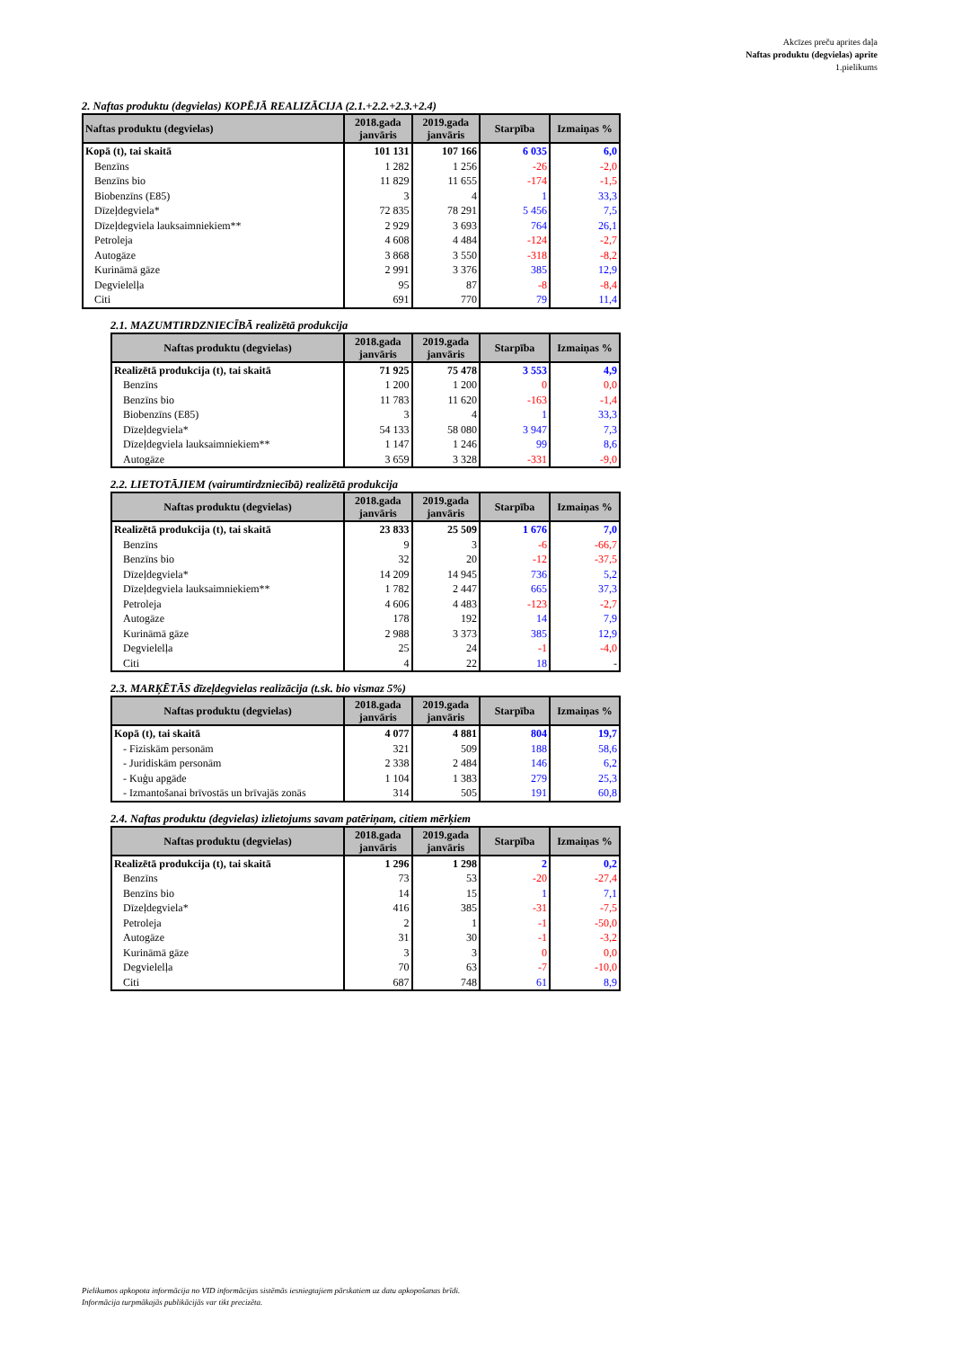Akcīzes preču aprites daļa
Naftas produktu (degvielas) aprite
1.pielikums
2. Naftas produktu (degvielas) KOPĒJĀ REALIZĀCIJA (2.1.+2.2.+2.3.+2.4)
| Naftas produktu (degvielas) | 2018.gada janvāris | 2019.gada janvāris | Starpība | Izmaiņas % |
| --- | --- | --- | --- | --- |
| Kopā (t), tai skaitā | 101 131 | 107 166 | 6 035 | 6,0 |
| Benzīns | 1 282 | 1 256 | -26 | -2,0 |
| Benzīns bio | 11 829 | 11 655 | -174 | -1,5 |
| Biobenzīns (E85) | 3 | 4 | 1 | 33,3 |
| Dīzeļdegviela* | 72 835 | 78 291 | 5 456 | 7,5 |
| Dīzeļdegviela lauksaimniekiem** | 2 929 | 3 693 | 764 | 26,1 |
| Petroleja | 4 608 | 4 484 | -124 | -2,7 |
| Autogāze | 3 868 | 3 550 | -318 | -8,2 |
| Kurināmā gāze | 2 991 | 3 376 | 385 | 12,9 |
| Degvielelļa | 95 | 87 | -8 | -8,4 |
| Citi | 691 | 770 | 79 | 11,4 |
2.1. MAZUMTIRDZNIECĪBĀ realizētā produkcija
| Naftas produktu (degvielas) | 2018.gada janvāris | 2019.gada janvāris | Starpība | Izmaiņas % |
| --- | --- | --- | --- | --- |
| Realizētā produkcija (t), tai skaitā | 71 925 | 75 478 | 3 553 | 4,9 |
| Benzīns | 1 200 | 1 200 | 0 | 0,0 |
| Benzīns bio | 11 783 | 11 620 | -163 | -1,4 |
| Biobenzīns (E85) | 3 | 4 | 1 | 33,3 |
| Dīzeļdegviela* | 54 133 | 58 080 | 3 947 | 7,3 |
| Dīzeļdegviela lauksaimniekiem** | 1 147 | 1 246 | 99 | 8,6 |
| Autogāze | 3 659 | 3 328 | -331 | -9,0 |
2.2. LIETOTĀJIEM (vairumtirdzniecībā) realizētā produkcija
| Naftas produktu (degvielas) | 2018.gada janvāris | 2019.gada janvāris | Starpība | Izmaiņas % |
| --- | --- | --- | --- | --- |
| Realizētā produkcija (t), tai skaitā | 23 833 | 25 509 | 1 676 | 7,0 |
| Benzīns | 9 | 3 | -6 | -66,7 |
| Benzīns bio | 32 | 20 | -12 | -37,5 |
| Dīzeļdegviela* | 14 209 | 14 945 | 736 | 5,2 |
| Dīzeļdegviela lauksaimniekiem** | 1 782 | 2 447 | 665 | 37,3 |
| Petroleja | 4 606 | 4 483 | -123 | -2,7 |
| Autogāze | 178 | 192 | 14 | 7,9 |
| Kurināmā gāze | 2 988 | 3 373 | 385 | 12,9 |
| Degvielelļa | 25 | 24 | -1 | -4,0 |
| Citi | 4 | 22 | 18 | - |
2.3. MARĶĒTĀS dīzeļdegvielas realizācija (t.sk. bio vismaz 5%)
| Naftas produktu (degvielas) | 2018.gada janvāris | 2019.gada janvāris | Starpība | Izmaiņas % |
| --- | --- | --- | --- | --- |
| Kopā (t), tai skaitā | 4 077 | 4 881 | 804 | 19,7 |
| - Fiziskām personām | 321 | 509 | 188 | 58,6 |
| - Juridiskām personām | 2 338 | 2 484 | 146 | 6,2 |
| - Kuģu apgāde | 1 104 | 1 383 | 279 | 25,3 |
| - Izmantošanai brīvostās un brīvajās zonās | 314 | 505 | 191 | 60,8 |
2.4. Naftas produktu (degvielas) izlietojums savam patēriņam, citiem mērķiem
| Naftas produktu (degvielas) | 2018.gada janvāris | 2019.gada janvāris | Starpība | Izmaiņas % |
| --- | --- | --- | --- | --- |
| Realizētā produkcija (t), tai skaitā | 1 296 | 1 298 | 2 | 0,2 |
| Benzīns | 73 | 53 | -20 | -27,4 |
| Benzīns bio | 14 | 15 | 1 | 7,1 |
| Dīzeļdegviela* | 416 | 385 | -31 | -7,5 |
| Petroleja | 2 | 1 | -1 | -50,0 |
| Autogāze | 31 | 30 | -1 | -3,2 |
| Kurināmā gāze | 3 | 3 | 0 | 0,0 |
| Degvielelļa | 70 | 63 | -7 | -10,0 |
| Citi | 687 | 748 | 61 | 8,9 |
Pielikumos apkopota informācija no VID informācijas sistēmās iesniegtajiem pārskatiem uz datu apkopošanas brīdi.
Informācija turpmākajās publikācijās var tikt precizēta.